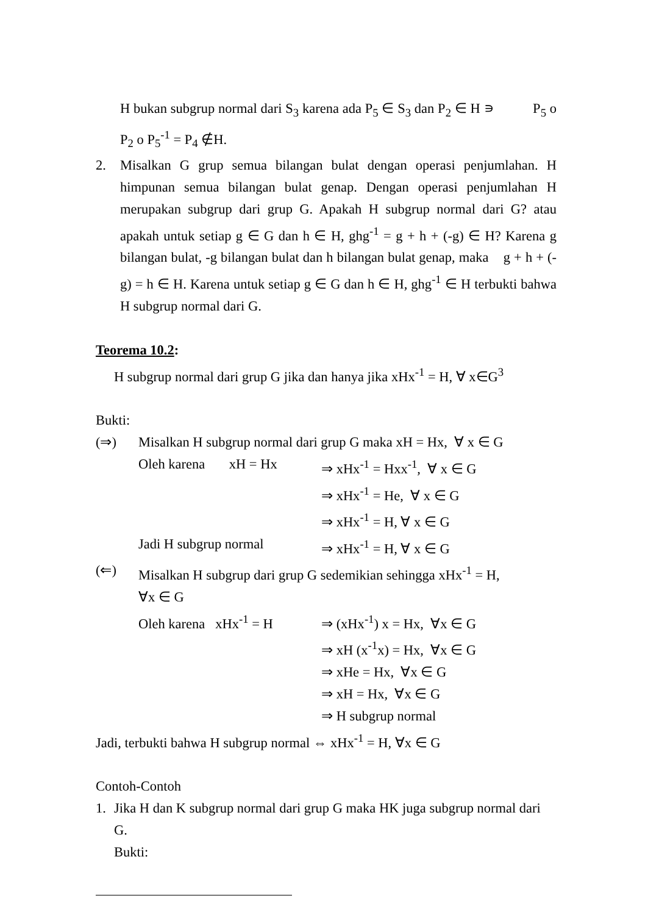H bukan subgrup normal dari S<sub>3</sub> karena ada P<sub>5</sub> ∈ S<sub>3</sub> dan P<sub>2</sub> ∈ H ∍ P<sub>5</sub> o P<sub>2</sub> o P<sub>5</sub><sup>-1</sup> = P<sub>4</sub> ∉H.
2. Misalkan G grup semua bilangan bulat dengan operasi penjumlahan. H himpunan semua bilangan bulat genap. Dengan operasi penjumlahan H merupakan subgrup dari grup G. Apakah H subgrup normal dari G? atau apakah untuk setiap g ∈ G dan h ∈ H, ghg<sup>-1</sup> = g + h + (-g) ∈ H? Karena g bilangan bulat, -g bilangan bulat dan h bilangan bulat genap, maka g + h + (-g) = h ∈ H. Karena untuk setiap g ∈ G dan h ∈ H, ghg<sup>-1</sup> ∈ H terbukti bahwa H subgrup normal dari G.
Teorema 10.2:
H subgrup normal dari grup G jika dan hanya jika xHx<sup>-1</sup> = H, ∀ x∈G<sup>3</sup>
Bukti:
| (⇒) | Misalkan H subgrup normal dari grup G maka xH = Hx, ∀ x ∈ G | |
| | Oleh karena xH = Hx | ⇒ xHx<sup>-1</sup> = Hxx<sup>-1</sup>, ∀ x ∈ G |
| | | ⇒ xHx<sup>-1</sup> = He, ∀ x ∈ G |
| | | ⇒ xHx<sup>-1</sup> = H, ∀ x ∈ G |
| | Jadi H subgrup normal | ⇒ xHx<sup>-1</sup> = H, ∀ x ∈ G |
| (⇐) | Misalkan H subgrup dari grup G sedemikian sehingga xHx<sup>-1</sup> = H, ∀x ∈ G | |
| | Oleh karena xHx<sup>-1</sup> = H | ⇒ (xHx<sup>-1</sup>) x = Hx, ∀x ∈ G |
| | | ⇒ xH (x<sup>-1</sup>x) = Hx, ∀x ∈ G |
| | | ⇒ xHe = Hx, ∀x ∈ G |
| | | ⇒ xH = Hx, ∀x ∈ G |
| | | ⇒ H subgrup normal |
Jadi, terbukti bahwa H subgrup normal ⇔ xHx<sup>-1</sup> = H, ∀x ∈ G
Contoh-Contoh
1. Jika H dan K subgrup normal dari grup G maka HK juga subgrup normal dari G.
Bukti: